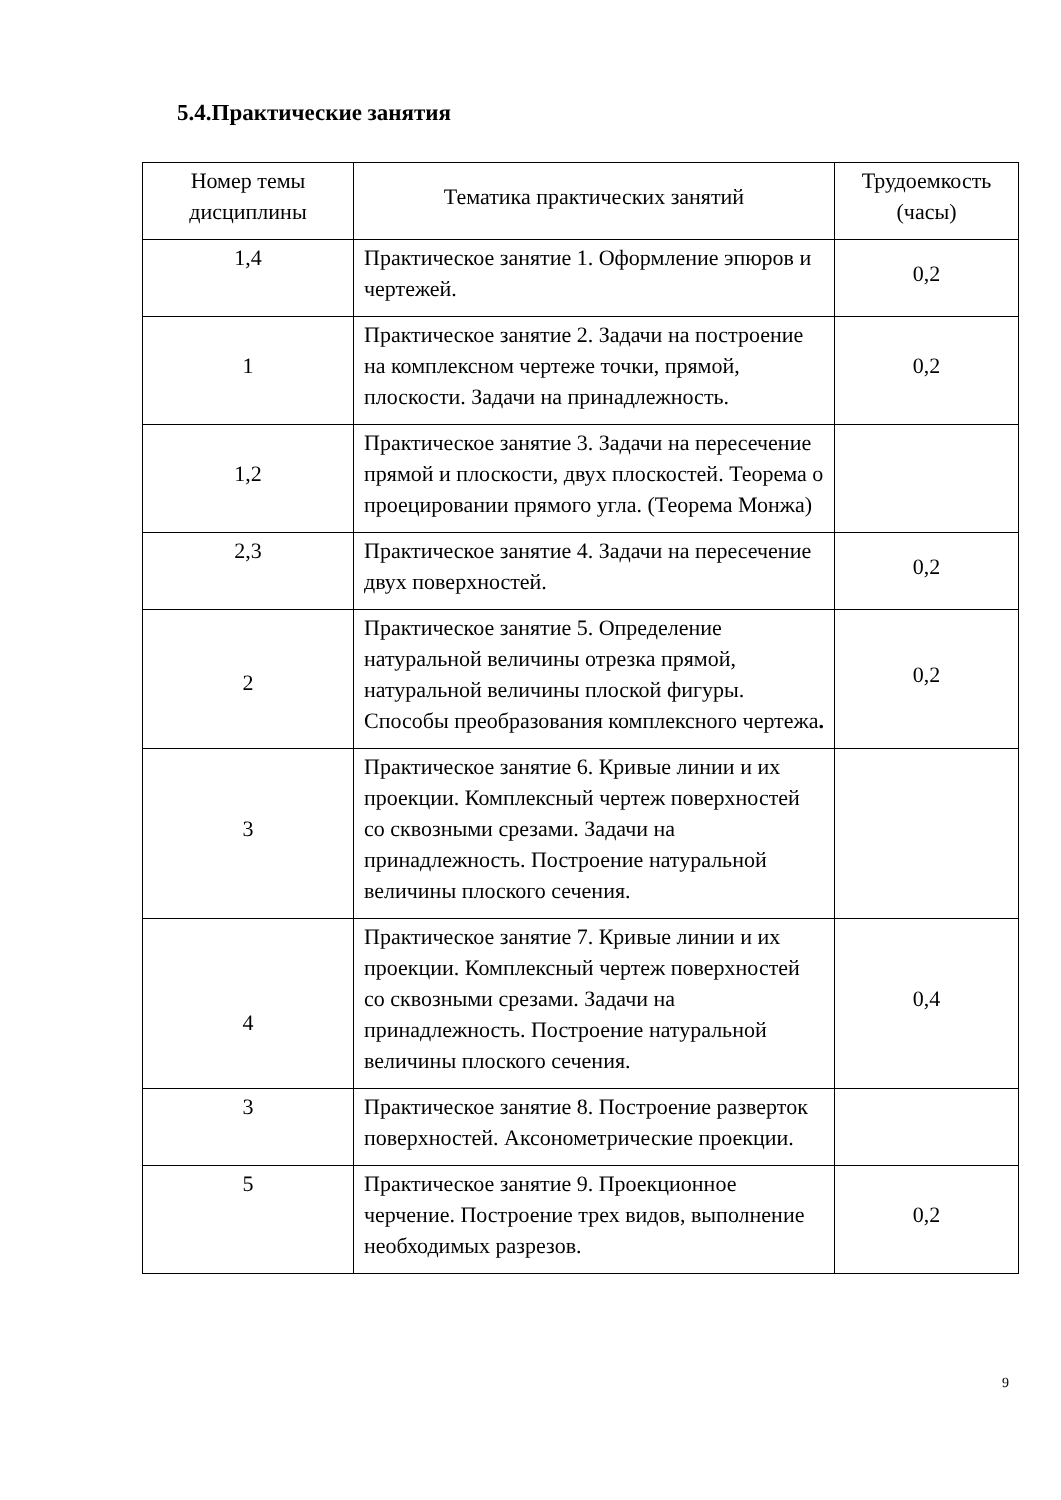5.4.Практические занятия
| Номер темы дисциплины | Тематика практических занятий | Трудоемкость (часы) |
| --- | --- | --- |
| 1,4 | Практическое занятие 1. Оформление эпюров и чертежей. | 0,2 |
| 1 | Практическое занятие 2. Задачи на построение на комплексном чертеже точки, прямой, плоскости. Задачи на принадлежность. | 0,2 |
| 1,2 | Практическое занятие 3. Задачи на пересечение прямой и плоскости, двух плоскостей. Теорема о проецировании прямого угла. (Теорема Монжа) | |
| 2,3 | Практическое занятие 4. Задачи на пересечение двух поверхностей. | 0,2 |
| 2 | Практическое занятие 5. Определение натуральной величины отрезка прямой, натуральной величины плоской фигуры. Способы преобразования комплексного чертежа . | 0,2 |
| 3 | Практическое занятие 6. Кривые линии и их проекции. Комплексный чертеж поверхностей со сквозными срезами. Задачи на принадлежность. Построение натуральной величины плоского сечения. | |
| 4 | Практическое занятие 7. Кривые линии и их проекции. Комплексный чертеж поверхностей со сквозными срезами. Задачи на принадлежность. Построение натуральной величины плоского сечения. | 0,4 |
| 3 | Практическое занятие 8. Построение разверток поверхностей. Аксонометрические проекции. | |
| 5 | Практическое занятие 9. Проекционное черчение. Построение трех видов, выполнение необходимых разрезов. | 0,2 |
9